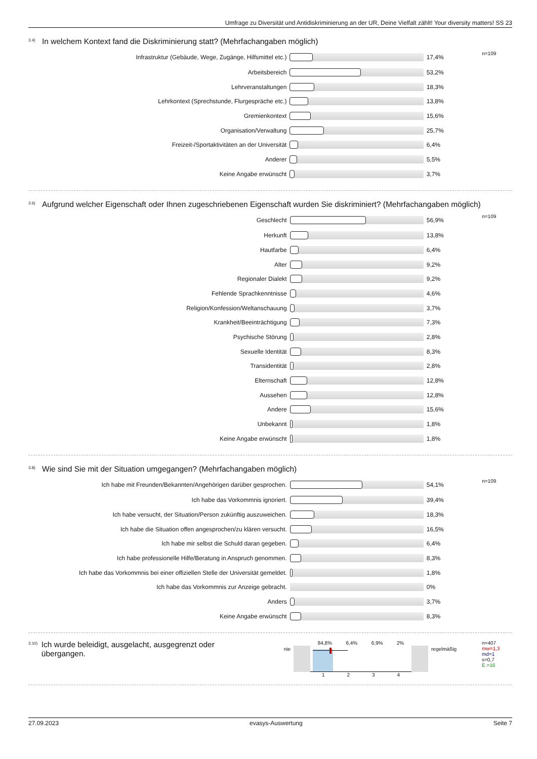Umfrage zu Diversität und Antidiskriminierung an der UR, Deine Vielfalt zählt! Your diversity matters! SS 23
3.4) In welchem Kontext fand die Diskriminierung statt? (Mehrfachangaben möglich)
| Infrastruktur (Gebäude, Wege, Zugänge, Hilfsmittel etc.) | | 17,4% | n=109 |
| Arbeitsbereich | | 53,2% | |
| Lehrveranstaltungen | | 18,3% | |
| Lehrkontext (Sprechstunde, Flurgespräche etc.) | | 13,8% | |
| Gremienkontext | | 15,6% | |
| Organisation/Verwaltung | | 25,7% | |
| Freizeit-/Sportaktivitäten an der Universität | | 6,4% | |
| Anderer | | 5,5% | |
| Keine Angabe erwünscht | | 3,7% | |
3.6) Aufgrund welcher Eigenschaft oder Ihnen zugeschriebenen Eigenschaft wurden Sie diskriminiert? (Mehrfachangaben möglich)
| Geschlecht | | 56,9% | n=109 |
| Herkunft | | 13,8% | |
| Hautfarbe | | 6,4% | |
| Alter | | 9,2% | |
| Regionaler Dialekt | | 9,2% | |
| Fehlende Sprachkenntnisse | | 4,6% | |
| Religion/Konfession/Weltanschauung | | 3,7% | |
| Krankheit/Beeinträchtigung | | 7,3% | |
| Psychische Störung | | 2,8% | |
| Sexuelle Identität | | 8,3% | |
| Transidentität | | 2,8% | |
| Elternschaft | | 12,8% | |
| Aussehen | | 12,8% | |
| Andere | | 15,6% | |
| Unbekannt | | 1,8% | |
| Keine Angabe erwünscht | | 1,8% | |
3.8) Wie sind Sie mit der Situation umgegangen? (Mehrfachangaben möglich)
| Ich habe mit Freunden/Bekannten/Angehörigen darüber gesprochen. | | 54,1% | n=109 |
| Ich habe das Vorkommnis ignoriert. | | 39,4% | |
| Ich habe versucht, der Situation/Person zukünftig auszuweichen. | | 18,3% | |
| Ich habe die Situation offen angesprochen/zu klären versucht. | | 16,5% | |
| Ich habe mir selbst die Schuld daran gegeben. | | 6,4% | |
| Ich habe professionelle Hilfe/Beratung in Anspruch genommen. | | 8,3% | |
| Ich habe das Vorkommnis bei einer offiziellen Stelle der Universität gemeldet. | | 1,8% | |
| Ich habe das Vorkommnis zur Anzeige gebracht. | | 0% | |
| Anders | | 3,7% | |
| Keine Angabe erwünscht | | 8,3% | |
3.10) Ich wurde beleidigt, ausgelacht, ausgegrenzt oder übergangen.
nie
84,8% 6,4% 6,9% 2%
1 2 3 4
regelmäßig
n=407
mw=1,3
md=1
s=0,7
E.=16
27.09.2023 evasys-Auswertung Seite 7